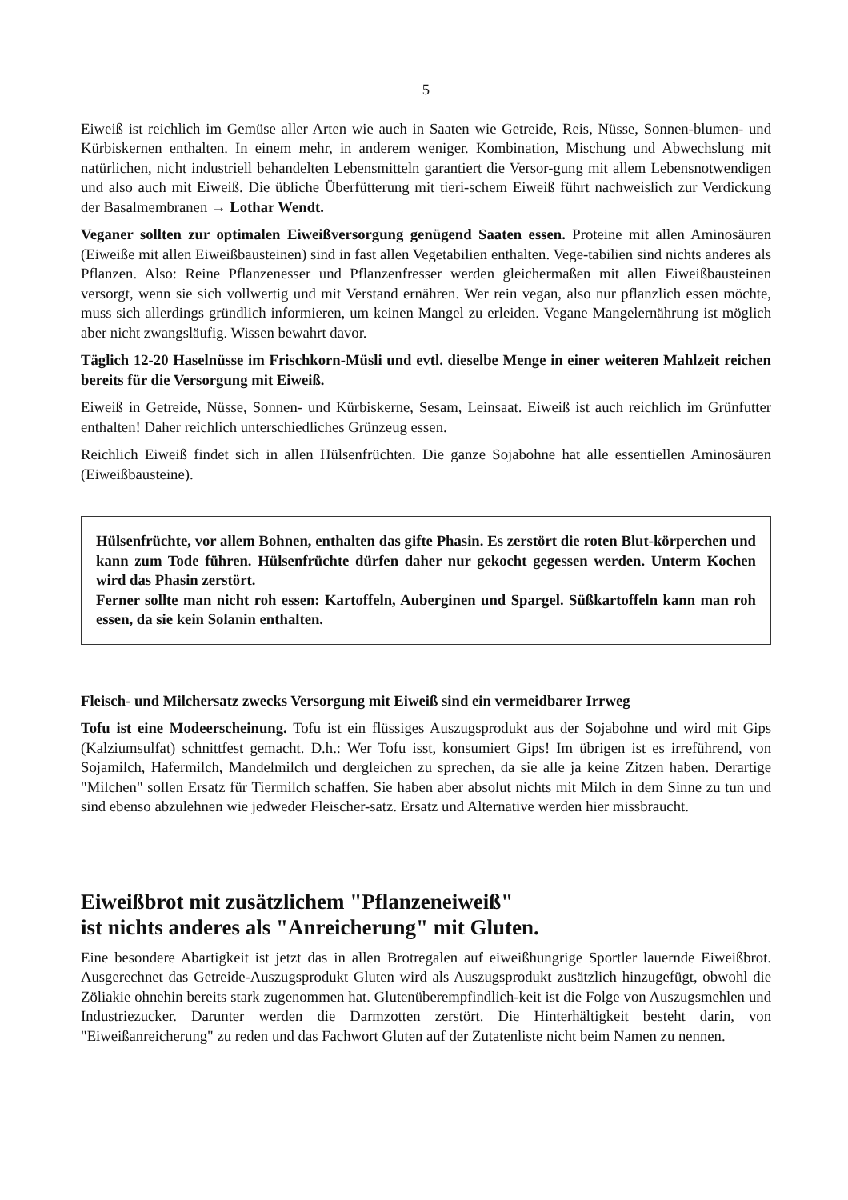5
Eiweiß ist reichlich im Gemüse aller Arten wie auch in Saaten wie Getreide, Reis, Nüsse, Sonnen-blumen- und Kürbiskernen enthalten. In einem mehr, in anderem weniger. Kombination, Mischung und Abwechslung mit natürlichen, nicht industriell behandelten Lebensmitteln garantiert die Versor-gung mit allem Lebensnotwendigen und also auch mit Eiweiß. Die übliche Überfütterung mit tieri-schem Eiweiß führt nachweislich zur Verdickung der Basalmembranen → Lothar Wendt.
Veganer sollten zur optimalen Eiweißversorgung genügend Saaten essen. Proteine mit allen Aminosäuren (Eiweiße mit allen Eiweißbausteinen) sind in fast allen Vegetabilien enthalten. Vege-tabilien sind nichts anderes als Pflanzen. Also: Reine Pflanzenesser und Pflanzenfresser werden gleichermaßen mit allen Eiweißbausteinen versorgt, wenn sie sich vollwertig und mit Verstand ernähren. Wer rein vegan, also nur pflanzlich essen möchte, muss sich allerdings gründlich informieren, um keinen Mangel zu erleiden. Vegane Mangelernährung ist möglich aber nicht zwangsläufig. Wissen bewahrt davor.
Täglich 12-20 Haselnüsse im Frischkorn-Müsli und evtl. dieselbe Menge in einer weiteren Mahlzeit reichen bereits für die Versorgung mit Eiweiß.
Eiweiß in Getreide, Nüsse, Sonnen- und Kürbiskerne, Sesam, Leinsaat. Eiweiß ist auch reichlich im Grünfutter enthalten! Daher reichlich unterschiedliches Grünzeug essen.
Reichlich Eiweiß findet sich in allen Hülsenfrüchten. Die ganze Sojabohne hat alle essentiellen Aminosäuren (Eiweißbausteine).
Hülsenfrüchte, vor allem Bohnen, enthalten das gifte Phasin. Es zerstört die roten Blut-körperchen und kann zum Tode führen. Hülsenfrüchte dürfen daher nur gekocht gegessen werden. Unterm Kochen wird das Phasin zerstört.
Ferner sollte man nicht roh essen: Kartoffeln, Auberginen und Spargel. Süßkartoffeln kann man roh essen, da sie kein Solanin enthalten.
Fleisch- und Milchersatz zwecks Versorgung mit Eiweiß sind ein vermeidbarer Irrweg
Tofu ist eine Modeerscheinung. Tofu ist ein flüssiges Auszugsprodukt aus der Sojabohne und wird mit Gips (Kalziumsulfat) schnittfest gemacht. D.h.: Wer Tofu isst, konsumiert Gips! Im übrigen ist es irreführend, von Sojamilch, Hafermilch, Mandelmilch und dergleichen zu sprechen, da sie alle ja keine Zitzen haben. Derartige "Milchen" sollen Ersatz für Tiermilch schaffen. Sie haben aber absolut nichts mit Milch in dem Sinne zu tun und sind ebenso abzulehnen wie jedweder Fleischer-satz. Ersatz und Alternative werden hier missbraucht.
Eiweißbrot mit zusätzlichem "Pflanzeneiweiß"
ist nichts anderes als "Anreicherung" mit Gluten.
Eine besondere Abartigkeit ist jetzt das in allen Brotregalen auf eiweißhungrige Sportler lauernde Eiweißbrot. Ausgerechnet das Getreide-Auszugsprodukt Gluten wird als Auszugsprodukt zusätzlich hinzugefügt, obwohl die Zöliakie ohnehin bereits stark zugenommen hat. Glutenüberempfindlich-keit ist die Folge von Auszugsmehlen und Industriezucker. Darunter werden die Darmzotten zerstört. Die Hinterhältigkeit besteht darin, von "Eiweißanreicherung" zu reden und das Fachwort Gluten auf der Zutatenliste nicht beim Namen zu nennen.